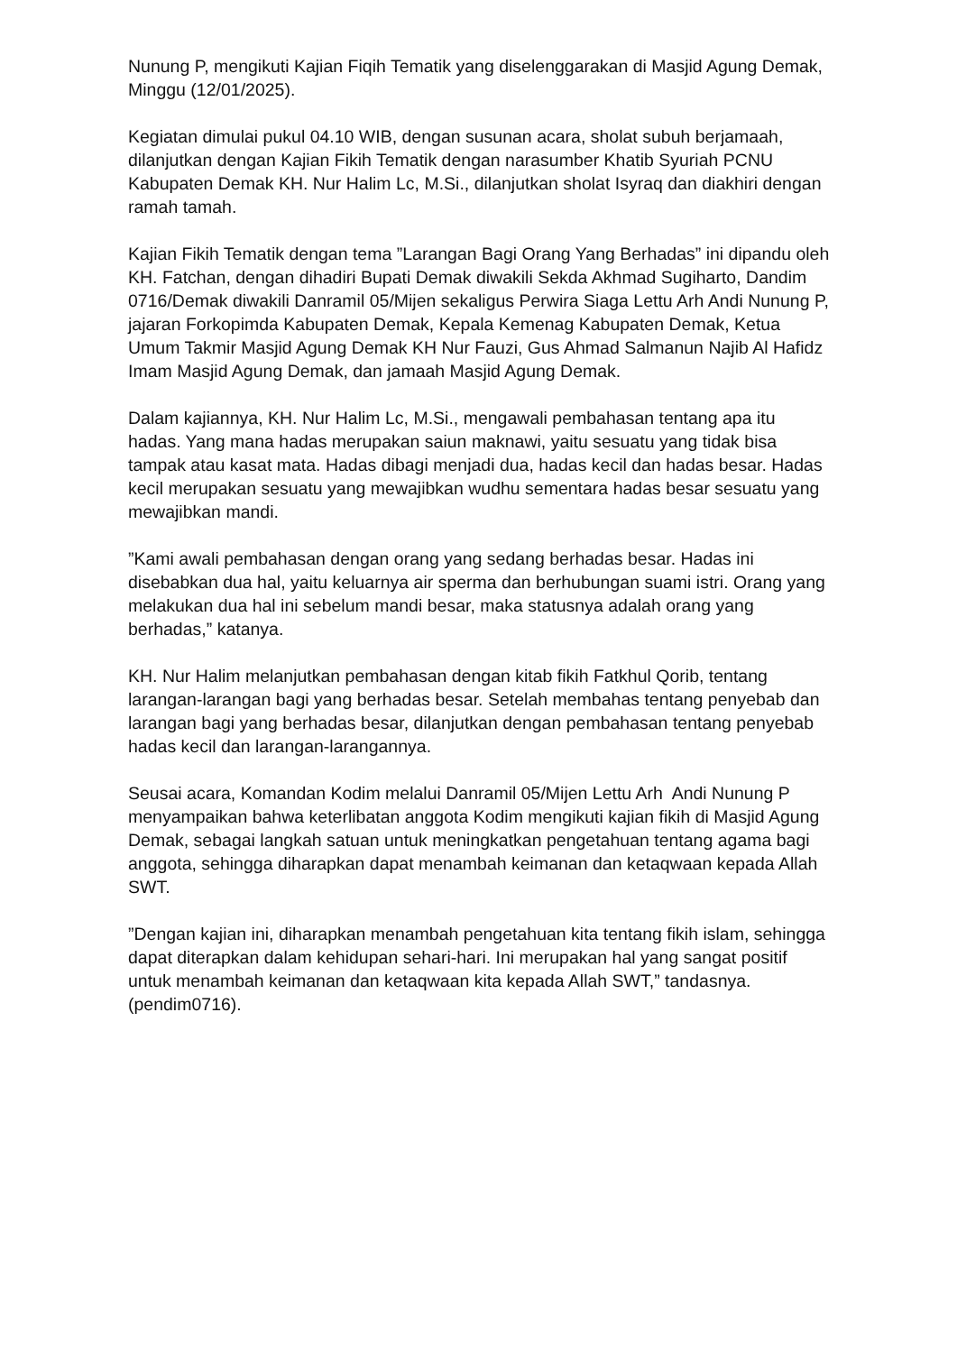Nunung P, mengikuti Kajian Fiqih Tematik yang diselenggarakan di Masjid Agung Demak, Minggu (12/01/2025).
Kegiatan dimulai pukul 04.10 WIB, dengan susunan acara, sholat subuh berjamaah, dilanjutkan dengan Kajian Fikih Tematik dengan narasumber Khatib Syuriah PCNU Kabupaten Demak KH. Nur Halim Lc, M.Si., dilanjutkan sholat Isyraq dan diakhiri dengan ramah tamah.
Kajian Fikih Tematik dengan tema ”Larangan Bagi Orang Yang Berhadas” ini dipandu oleh KH. Fatchan, dengan dihadiri Bupati Demak diwakili Sekda Akhmad Sugiharto, Dandim 0716/Demak diwakili Danramil 05/Mijen sekaligus Perwira Siaga Lettu Arh Andi Nunung P, jajaran Forkopimda Kabupaten Demak, Kepala Kemenag Kabupaten Demak, Ketua Umum Takmir Masjid Agung Demak KH Nur Fauzi, Gus Ahmad Salmanun Najib Al Hafidz Imam Masjid Agung Demak, dan jamaah Masjid Agung Demak.
Dalam kajiannya, KH. Nur Halim Lc, M.Si., mengawali pembahasan tentang apa itu hadas. Yang mana hadas merupakan saiun maknawi, yaitu sesuatu yang tidak bisa tampak atau kasat mata. Hadas dibagi menjadi dua, hadas kecil dan hadas besar. Hadas kecil merupakan sesuatu yang mewajibkan wudhu sementara hadas besar sesuatu yang mewajibkan mandi.
”Kami awali pembahasan dengan orang yang sedang berhadas besar. Hadas ini disebabkan dua hal, yaitu keluarnya air sperma dan berhubungan suami istri. Orang yang melakukan dua hal ini sebelum mandi besar, maka statusnya adalah orang yang berhadas,” katanya.
KH. Nur Halim melanjutkan pembahasan dengan kitab fikih Fatkhul Qorib, tentang larangan-larangan bagi yang berhadas besar. Setelah membahas tentang penyebab dan larangan bagi yang berhadas besar, dilanjutkan dengan pembahasan tentang penyebab hadas kecil dan larangan-larangannya.
Seusai acara, Komandan Kodim melalui Danramil 05/Mijen Lettu Arh Andi Nunung P menyampaikan bahwa keterlibatan anggota Kodim mengikuti kajian fikih di Masjid Agung Demak, sebagai langkah satuan untuk meningkatkan pengetahuan tentang agama bagi anggota, sehingga diharapkan dapat menambah keimanan dan ketaqwaan kepada Allah SWT.
”Dengan kajian ini, diharapkan menambah pengetahuan kita tentang fikih islam, sehingga dapat diterapkan dalam kehidupan sehari-hari. Ini merupakan hal yang sangat positif untuk menambah keimanan dan ketaqwaan kita kepada Allah SWT,” tandasnya. (pendim0716).